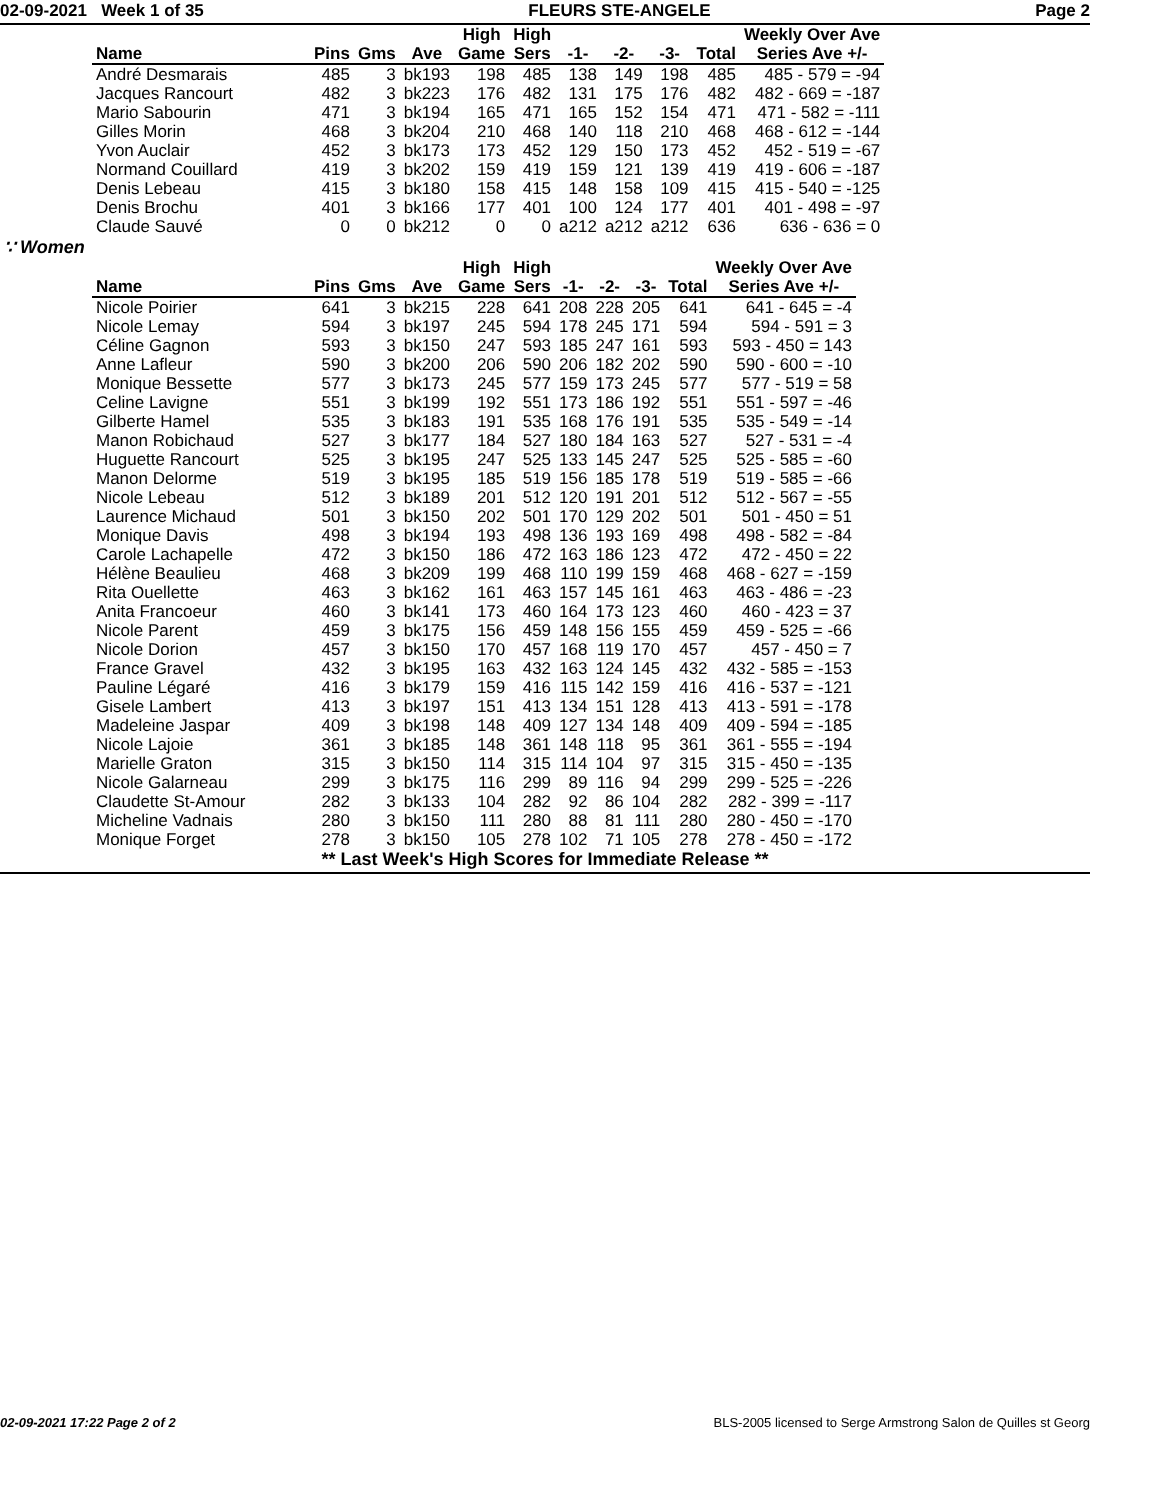02-09-2021 Week 1 of 35 FLEURS STE-ANGELE Page 2
| | | | | High | High | | | | | Weekly Over Ave |
| --- | --- | --- | --- | --- | --- | --- | --- | --- | --- | --- |
| Name | Pins | Gms | Ave | Game | Sers | -1- | -2- | -3- | Total | Series Ave +/- |
| André Desmarais | 485 | 3 | bk193 | 198 | 485 | 138 | 149 | 198 | 485 | 485 - 579 = -94 |
| Jacques Rancourt | 482 | 3 | bk223 | 176 | 482 | 131 | 175 | 176 | 482 | 482 - 669 = -187 |
| Mario Sabourin | 471 | 3 | bk194 | 165 | 471 | 165 | 152 | 154 | 471 | 471 - 582 = -111 |
| Gilles Morin | 468 | 3 | bk204 | 210 | 468 | 140 | 118 | 210 | 468 | 468 - 612 = -144 |
| Yvon Auclair | 452 | 3 | bk173 | 173 | 452 | 129 | 150 | 173 | 452 | 452 - 519 = -67 |
| Normand Couillard | 419 | 3 | bk202 | 159 | 419 | 159 | 121 | 139 | 419 | 419 - 606 = -187 |
| Denis Lebeau | 415 | 3 | bk180 | 158 | 415 | 148 | 158 | 109 | 415 | 415 - 540 = -125 |
| Denis Brochu | 401 | 3 | bk166 | 177 | 401 | 100 | 124 | 177 | 401 | 401 - 498 = -97 |
| Claude Sauvé | 0 | 0 | bk212 | 0 | 0 | a212 | a212 | a212 | 636 | 636 - 636 = 0 |
∵ Women
| | | | | High | High | | | | | Weekly Over Ave |
| --- | --- | --- | --- | --- | --- | --- | --- | --- | --- | --- |
| Name | Pins | Gms | Ave | Game | Sers | -1- | -2- | -3- | Total | Series Ave +/- |
| Nicole Poirier | 641 | 3 | bk215 | 228 | 641 | 208 | 228 | 205 | 641 | 641 - 645 = -4 |
| Nicole Lemay | 594 | 3 | bk197 | 245 | 594 | 178 | 245 | 171 | 594 | 594 - 591 = 3 |
| Céline Gagnon | 593 | 3 | bk150 | 247 | 593 | 185 | 247 | 161 | 593 | 593 - 450 = 143 |
| Anne Lafleur | 590 | 3 | bk200 | 206 | 590 | 206 | 182 | 202 | 590 | 590 - 600 = -10 |
| Monique Bessette | 577 | 3 | bk173 | 245 | 577 | 159 | 173 | 245 | 577 | 577 - 519 = 58 |
| Celine Lavigne | 551 | 3 | bk199 | 192 | 551 | 173 | 186 | 192 | 551 | 551 - 597 = -46 |
| Gilberte Hamel | 535 | 3 | bk183 | 191 | 535 | 168 | 176 | 191 | 535 | 535 - 549 = -14 |
| Manon Robichaud | 527 | 3 | bk177 | 184 | 527 | 180 | 184 | 163 | 527 | 527 - 531 = -4 |
| Huguette Rancourt | 525 | 3 | bk195 | 247 | 525 | 133 | 145 | 247 | 525 | 525 - 585 = -60 |
| Manon Delorme | 519 | 3 | bk195 | 185 | 519 | 156 | 185 | 178 | 519 | 519 - 585 = -66 |
| Nicole Lebeau | 512 | 3 | bk189 | 201 | 512 | 120 | 191 | 201 | 512 | 512 - 567 = -55 |
| Laurence Michaud | 501 | 3 | bk150 | 202 | 501 | 170 | 129 | 202 | 501 | 501 - 450 = 51 |
| Monique Davis | 498 | 3 | bk194 | 193 | 498 | 136 | 193 | 169 | 498 | 498 - 582 = -84 |
| Carole Lachapelle | 472 | 3 | bk150 | 186 | 472 | 163 | 186 | 123 | 472 | 472 - 450 = 22 |
| Hélène Beaulieu | 468 | 3 | bk209 | 199 | 468 | 110 | 199 | 159 | 468 | 468 - 627 = -159 |
| Rita Ouellette | 463 | 3 | bk162 | 161 | 463 | 157 | 145 | 161 | 463 | 463 - 486 = -23 |
| Anita Francoeur | 460 | 3 | bk141 | 173 | 460 | 164 | 173 | 123 | 460 | 460 - 423 = 37 |
| Nicole Parent | 459 | 3 | bk175 | 156 | 459 | 148 | 156 | 155 | 459 | 459 - 525 = -66 |
| Nicole Dorion | 457 | 3 | bk150 | 170 | 457 | 168 | 119 | 170 | 457 | 457 - 450 = 7 |
| France Gravel | 432 | 3 | bk195 | 163 | 432 | 163 | 124 | 145 | 432 | 432 - 585 = -153 |
| Pauline Légaré | 416 | 3 | bk179 | 159 | 416 | 115 | 142 | 159 | 416 | 416 - 537 = -121 |
| Gisele Lambert | 413 | 3 | bk197 | 151 | 413 | 134 | 151 | 128 | 413 | 413 - 591 = -178 |
| Madeleine Jaspar | 409 | 3 | bk198 | 148 | 409 | 127 | 134 | 148 | 409 | 409 - 594 = -185 |
| Nicole Lajoie | 361 | 3 | bk185 | 148 | 361 | 148 | 118 | 95 | 361 | 361 - 555 = -194 |
| Marielle Graton | 315 | 3 | bk150 | 114 | 315 | 114 | 104 | 97 | 315 | 315 - 450 = -135 |
| Nicole Galarneau | 299 | 3 | bk175 | 116 | 299 | 89 | 116 | 94 | 299 | 299 - 525 = -226 |
| Claudette St-Amour | 282 | 3 | bk133 | 104 | 282 | 92 | 86 | 104 | 282 | 282 - 399 = -117 |
| Micheline Vadnais | 280 | 3 | bk150 | 111 | 280 | 88 | 81 | 111 | 280 | 280 - 450 = -170 |
| Monique Forget | 278 | 3 | bk150 | 105 | 278 | 102 | 71 | 105 | 278 | 278 - 450 = -172 |
** Last Week's High Scores for Immediate Release **
02-09-2021 17:22 Page 2 of 2 BLS-2005 licensed to Serge Armstrong Salon de Quilles st Georg